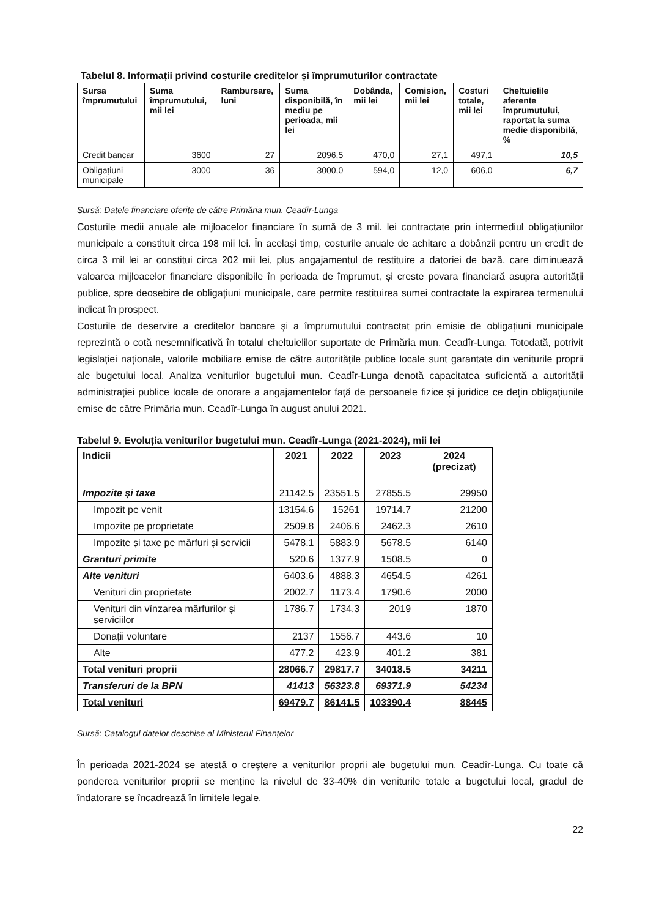Tabelul 8. Informații privind costurile creditelor și împrumuturilor contractate
| Sursa împrumutului | Suma împrumutului, mii lei | Rambursare, luni | Suma disponibilă, în mediu pe perioada, mii lei | Dobânda, mii lei | Comision, mii lei | Costuri totale, mii lei | Cheltuielile aferente împrumutului, raportat la suma medie disponibilă, % |
| --- | --- | --- | --- | --- | --- | --- | --- |
| Credit bancar | 3600 | 27 | 2096,5 | 470,0 | 27,1 | 497,1 | 10,5 |
| Obligațiuni municipale | 3000 | 36 | 3000,0 | 594,0 | 12,0 | 606,0 | 6,7 |
Sursă: Datele financiare oferite de către Primăria mun. Ceadîr-Lunga
Costurile medii anuale ale mijloacelor financiare în sumă de 3 mil. lei contractate prin intermediul obligațiunilor municipale a constituit circa 198 mii lei. În același timp, costurile anuale de achitare a dobânzii pentru un credit de circa 3 mil lei ar constitui circa 202 mii lei, plus angajamentul de restituire a datoriei de bază, care diminuează valoarea mijloacelor financiare disponibile în perioada de împrumut, și creste povara financiară asupra autorității publice, spre deosebire de obligațiuni municipale, care permite restituirea sumei contractate la expirarea termenului indicat în prospect.
Costurile de deservire a creditelor bancare și a împrumutului contractat prin emisie de obligațiuni municipale reprezintă o cotă nesemnificativă în totalul cheltuielilor suportate de Primăria mun. Ceadîr-Lunga. Totodată, potrivit legislației naționale, valorile mobiliare emise de către autoritățile publice locale sunt garantate din veniturile proprii ale bugetului local. Analiza veniturilor bugetului mun. Ceadîr-Lunga denotă capacitatea suficientă a autorității administrației publice locale de onorare a angajamentelor față de persoanele fizice și juridice ce dețin obligațiunile emise de către Primăria mun. Ceadîr-Lunga în august anului 2021.
Tabelul 9. Evoluția veniturilor bugetului mun. Ceadîr-Lunga (2021-2024), mii lei
| Indicii | 2021 | 2022 | 2023 | 2024 (precizat) |
| --- | --- | --- | --- | --- |
| Impozite și taxe | 21142.5 | 23551.5 | 27855.5 | 29950 |
| Impozit pe venit | 13154.6 | 15261 | 19714.7 | 21200 |
| Impozite pe proprietate | 2509.8 | 2406.6 | 2462.3 | 2610 |
| Impozite și taxe pe mărfuri și servicii | 5478.1 | 5883.9 | 5678.5 | 6140 |
| Granturi primite | 520.6 | 1377.9 | 1508.5 | 0 |
| Alte venituri | 6403.6 | 4888.3 | 4654.5 | 4261 |
| Venituri din proprietate | 2002.7 | 1173.4 | 1790.6 | 2000 |
| Venituri din vînzarea mărfurilor și serviciilor | 1786.7 | 1734.3 | 2019 | 1870 |
| Donații voluntare | 2137 | 1556.7 | 443.6 | 10 |
| Alte | 477.2 | 423.9 | 401.2 | 381 |
| Total venituri proprii | 28066.7 | 29817.7 | 34018.5 | 34211 |
| Transferuri de la BPN | 41413 | 56323.8 | 69371.9 | 54234 |
| Total venituri | 69479.7 | 86141.5 | 103390.4 | 88445 |
Sursă: Catalogul datelor deschise al Ministerul Finanțelor
În perioada 2021-2024 se atestă o creștere a veniturilor proprii ale bugetului mun. Ceadîr-Lunga. Cu toate că ponderea veniturilor proprii se menține la nivelul de 33-40% din veniturile totale a bugetului local, gradul de îndatorare se încadrează în limitele legale.
22